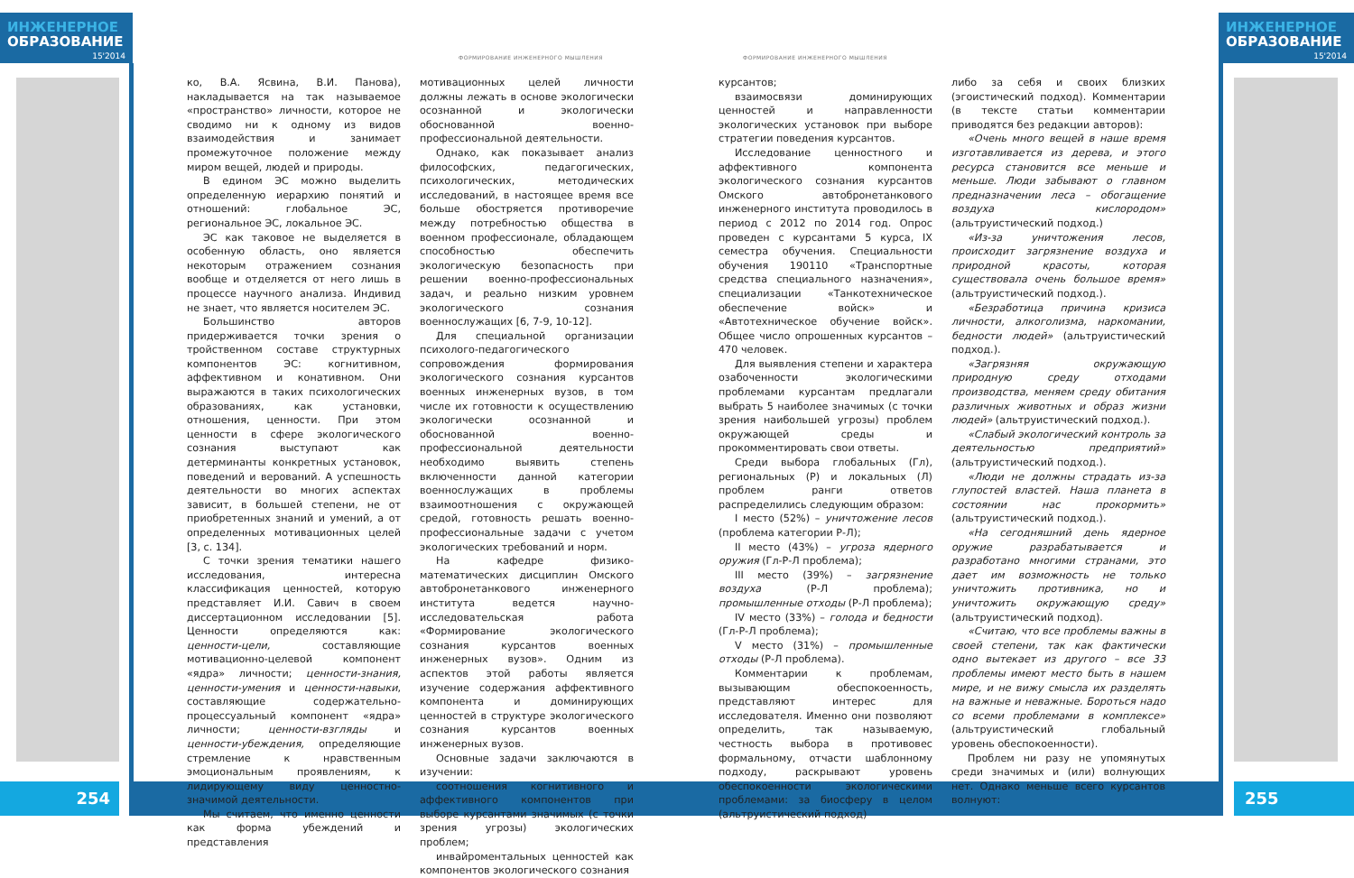ИНЖЕНЕРНОЕ
ОБРАЗОВАНИЕ
15'2014
ИНЖЕНЕРНОЕ
ОБРАЗОВАНИЕ
15'2014
254 255
ФОРМИРОВАНИЕ ИНЖЕНЕРНОГО МЫШЛЕНИЯ
ФОРМИРОВАНИЕ ИНЖЕНЕРНОГО МЫШЛЕНИЯ
ко, В.А. Ясвина, В.И. Панова), накладывается на так называемое «пространство» личности, которое не сводимо ни к одному из видов взаимодействия и занимает промежуточное положение между миром вещей, людей и природы.
В едином ЭС можно выделить определенную иерархию понятий и отношений: глобальное ЭС, региональное ЭС, локальное ЭС.
ЭС как таковое не выделяется в особенную область, оно является некоторым отражением сознания вообще и отделяется от него лишь в процессе научного анализа. Индивид не знает, что является носителем ЭС.
Большинство авторов придерживается точки зрения о тройственном составе структурных компонентов ЭС: когнитивном, аффективном и конативном. Они выражаются в таких психологических образованиях, как установки, отношения, ценности. При этом ценности в сфере экологического сознания выступают как детерминанты конкретных установок, поведений и верований. А успешность деятельности во многих аспектах зависит, в большей степени, не от приобретенных знаний и умений, а от определенных мотивационных целей [3, с. 134].
С точки зрения тематики нашего исследования, интересна классификация ценностей, которую представляет И.И. Савич в своем диссертационном исследовании [5]. Ценности определяются как: ценности-цели, составляющие мотивационно-целевой компонент «ядра» личности; ценности-знания, ценности-умения и ценности-навыки, составляющие содержательно-процессуальный компонент «ядра» личности; ценности-взгляды и ценности-убеждения, определяющие стремление к нравственным эмоциональным проявлениям, к лидирующему виду ценностно-значимой деятельности.
Мы считаем, что именно ценности как форма убеждений и представления
мотивационных целей личности должны лежать в основе экологически осознанной и экологически обоснованной военно-профессиональной деятельности.
Однако, как показывает анализ философских, педагогических, психологических, методических исследований, в настоящее время все больше обостряется противоречие между потребностью общества в военном профессионале, обладающем способностью обеспечить экологическую безопасность при решении военно-профессиональных задач, и реально низким уровнем экологического сознания военнослужащих [6, 7-9, 10-12].
Для специальной организации психолого-педагогического сопровождения формирования экологического сознания курсантов военных инженерных вузов, в том числе их готовности к осуществлению экологически осознанной и обоснованной военно-профессиональной деятельности необходимо выявить степень включенности данной категории военнослужащих в проблемы взаимоотношения с окружающей средой, готовность решать военно-профессиональные задачи с учетом экологических требований и норм.
На кафедре физико-математических дисциплин Омского автобронетанкового инженерного института ведется научно-исследовательская работа «Формирование экологического сознания курсантов военных инженерных вузов». Одним из аспектов этой работы является изучение содержания аффективного компонента и доминирующих ценностей в структуре экологического сознания курсантов военных инженерных вузов.
Основные задачи заключаются в изучении:
соотношения когнитивного и аффективного компонентов при выборе курсантами значимых (с точки зрения угрозы) экологических проблем;
инвайроментальных ценностей как компонентов экологического сознания
курсантов;
взаимосвязи доминирующих ценностей и направленности экологических установок при выборе стратегии поведения курсантов.
Исследование ценностного и аффективного компонента экологического сознания курсантов Омского автобронетанкового инженерного института проводилось в период с 2012 по 2014 год. Опрос проведен с курсантами 5 курса, IX семестра обучения. Специальности обучения 190110 «Транспортные средства специального назначения», специализации «Танкотехническое обеспечение войск» и «Автотехническое обучение войск». Общее число опрошенных курсантов – 470 человек.
Для выявления степени и характера озабоченности экологическими проблемами курсантам предлагали выбрать 5 наиболее значимых (с точки зрения наибольшей угрозы) проблем окружающей среды и прокомментировать свои ответы.
Среди выбора глобальных (Гл), региональных (Р) и локальных (Л) проблем ранги ответов распределились следующим образом:
I место (52%) – уничтожение лесов (проблема категории Р-Л);
II место (43%) – угроза ядерного оружия (Гл-Р-Л проблема);
III место (39%) – загрязнение воздуха (Р-Л проблема); промышленные отходы (Р-Л проблема);
IV место (33%) – голода и бедности (Гл-Р-Л проблема);
V место (31%) – промышленные отходы (Р-Л проблема).
Комментарии к проблемам, вызывающим обеспокоенность, представляют интерес для исследователя. Именно они позволяют определить, так называемую, честность выбора в противовес формальному, отчасти шаблонному подходу, раскрывают уровень обеспокоенности экологическими проблемами: за биосферу в целом (альтруистический подход)
либо за себя и своих близких (эгоистический подход). Комментарии (в тексте статьи комментарии приводятся без редакции авторов):
«Очень много вещей в наше время изготавливается из дерева, и этого ресурса становится все меньше и меньше. Люди забывают о главном предназначении леса – обогащение воздуха кислородом» (альтруистический подход.)
«Из-за уничтожения лесов, происходит загрязнение воздуха и природной красоты, которая существовала очень большое время» (альтруистический подход.).
«Безработица причина кризиса личности, алкоголизма, наркомании, бедности людей» (альтруистический подход.).
«Загрязняя окружающую природную среду отходами производства, меняем среду обитания различных животных и образ жизни людей» (альтруистический подход.).
«Слабый экологический контроль за деятельностью предприятий» (альтруистический подход.).
«Люди не должны страдать из-за глупостей властей. Наша планета в состоянии нас прокормить» (альтруистический подход.).
«На сегодняшний день ядерное оружие разрабатывается и разработано многими странами, это дает им возможность не только уничтожить противника, но и уничтожить окружающую среду» (альтруистический подход).
«Считаю, что все проблемы важны в своей степени, так как фактически одно вытекает из другого – все 33 проблемы имеют место быть в нашем мире, и не вижу смысла их разделять на важные и неважные. Бороться надо со всеми проблемами в комплексе» (альтруистический глобальный уровень обеспокоенности).
Проблем ни разу не упомянутых среди значимых и (или) волнующих нет. Однако меньше всего курсантов волнуют: